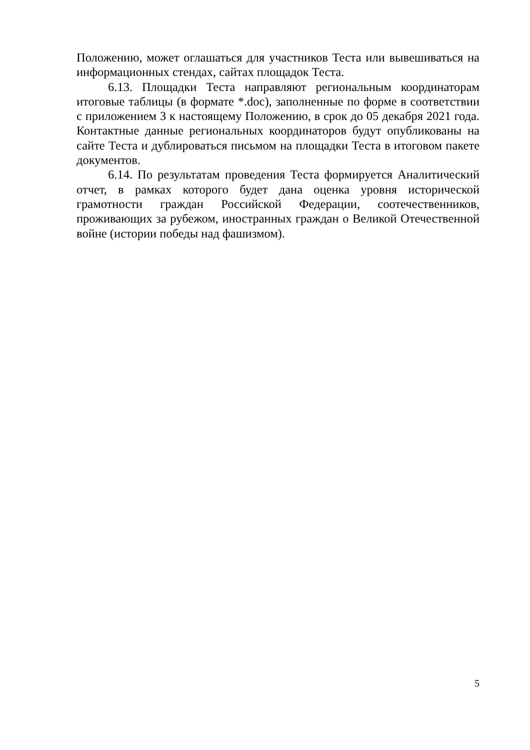Положению, может оглашаться для участников Теста или вывешиваться на информационных стендах, сайтах площадок Теста.
6.13. Площадки Теста направляют региональным координаторам итоговые таблицы (в формате *.doc), заполненные по форме в соответствии с приложением 3 к настоящему Положению, в срок до 05 декабря 2021 года. Контактные данные региональных координаторов будут опубликованы на сайте Теста и дублироваться письмом на площадки Теста в итоговом пакете документов.
6.14. По результатам проведения Теста формируется Аналитический отчет, в рамках которого будет дана оценка уровня исторической грамотности граждан Российской Федерации, соотечественников, проживающих за рубежом, иностранных граждан о Великой Отечественной войне (истории победы над фашизмом).
5